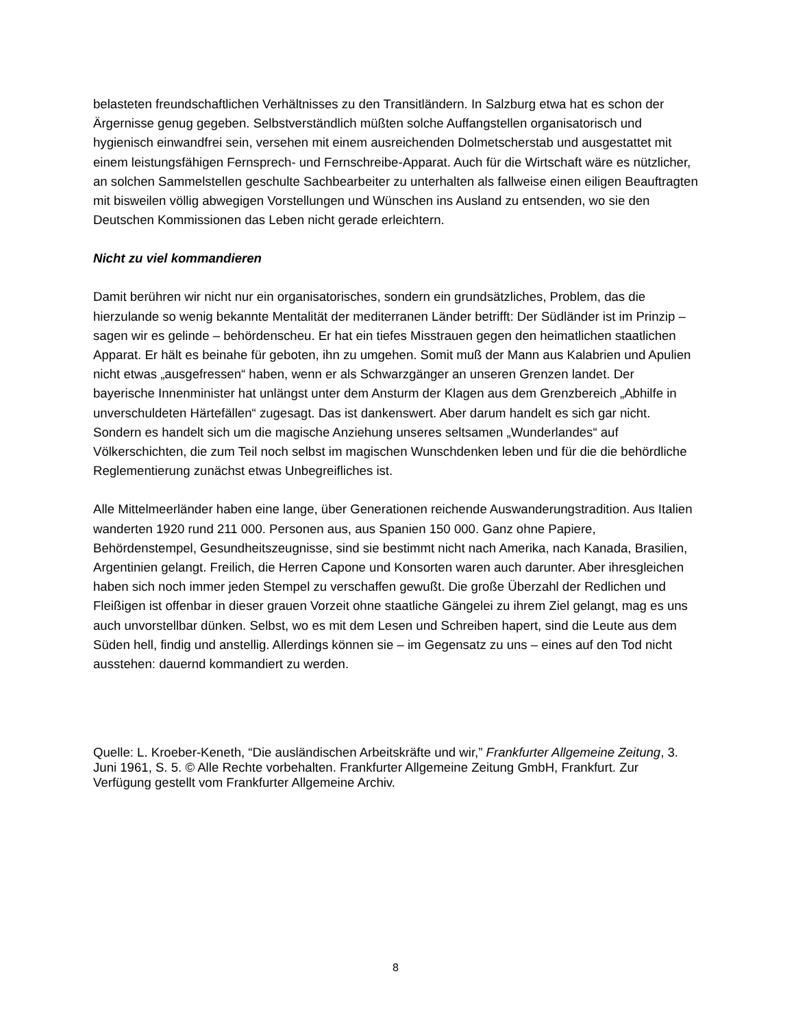belasteten freundschaftlichen Verhältnisses zu den Transitländern. In Salzburg etwa hat es schon der Ärgernisse genug gegeben. Selbstverständlich müßten solche Auffangstellen organisatorisch und hygienisch einwandfrei sein, versehen mit einem ausreichenden Dolmetscherstab und ausgestattet mit einem leistungsfähigen Fernsprech- und Fernschreibe-Apparat. Auch für die Wirtschaft wäre es nützlicher, an solchen Sammelstellen geschulte Sachbearbeiter zu unterhalten als fallweise einen eiligen Beauftragten mit bisweilen völlig abwegigen Vorstellungen und Wünschen ins Ausland zu entsenden, wo sie den Deutschen Kommissionen das Leben nicht gerade erleichtern.
Nicht zu viel kommandieren
Damit berühren wir nicht nur ein organisatorisches, sondern ein grundsätzliches, Problem, das die hierzulande so wenig bekannte Mentalität der mediterranen Länder betrifft: Der Südländer ist im Prinzip – sagen wir es gelinde – behördenscheu. Er hat ein tiefes Misstrauen gegen den heimatlichen staatlichen Apparat. Er hält es beinahe für geboten, ihn zu umgehen. Somit muß der Mann aus Kalabrien und Apulien nicht etwas „ausgefressen“ haben, wenn er als Schwarzgänger an unseren Grenzen landet. Der bayerische Innenminister hat unlängst unter dem Ansturm der Klagen aus dem Grenzbereich „Abhilfe in unverschuldeten Härtefällen“ zugesagt. Das ist dankenswert. Aber darum handelt es sich gar nicht. Sondern es handelt sich um die magische Anziehung unseres seltsamen „Wunderlandes“ auf Völkerschichten, die zum Teil noch selbst im magischen Wunschdenken leben und für die die behördliche Reglementierung zunächst etwas Unbegreifliches ist.
Alle Mittelmeerländer haben eine lange, über Generationen reichende Auswanderungstradition. Aus Italien wanderten 1920 rund 211 000. Personen aus, aus Spanien 150 000. Ganz ohne Papiere, Behördenstempel, Gesundheitszeugnisse, sind sie bestimmt nicht nach Amerika, nach Kanada, Brasilien, Argentinien gelangt. Freilich, die Herren Capone und Konsorten waren auch darunter. Aber ihresgleichen haben sich noch immer jeden Stempel zu verschaffen gewußt. Die große Überzahl der Redlichen und Fleißigen ist offenbar in dieser grauen Vorzeit ohne staatliche Gängelei zu ihrem Ziel gelangt, mag es uns auch unvorstellbar dünken. Selbst, wo es mit dem Lesen und Schreiben hapert, sind die Leute aus dem Süden hell, findig und anstellig. Allerdings können sie – im Gegensatz zu uns – eines auf den Tod nicht ausstehen: dauernd kommandiert zu werden.
Quelle: L. Kroeber-Keneth, “Die ausländischen Arbeitskräfte und wir,” Frankfurter Allgemeine Zeitung, 3. Juni 1961, S. 5. © Alle Rechte vorbehalten. Frankfurter Allgemeine Zeitung GmbH, Frankfurt. Zur Verfügung gestellt vom Frankfurter Allgemeine Archiv.
8